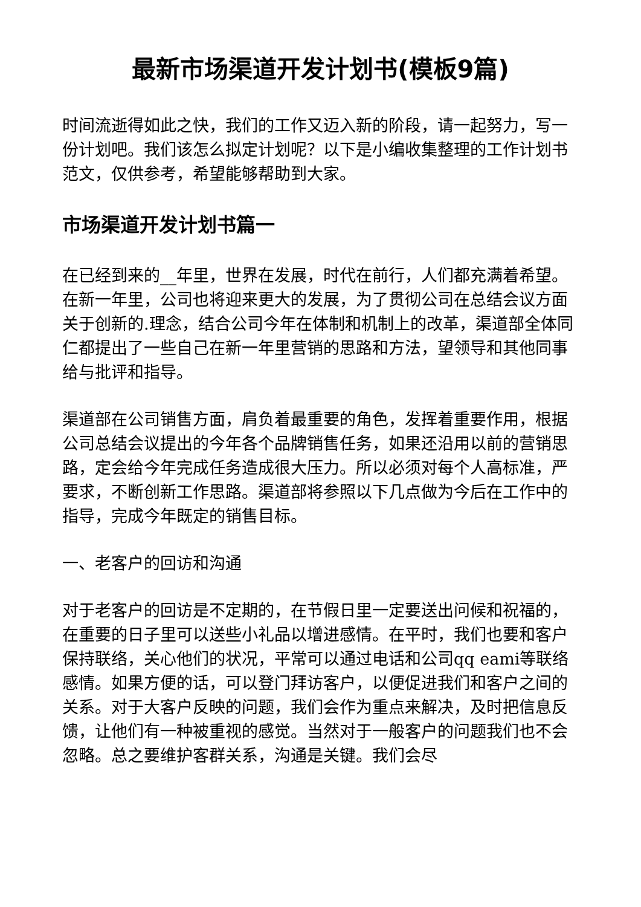最新市场渠道开发计划书(模板9篇)
时间流逝得如此之快，我们的工作又迈入新的阶段，请一起努力，写一份计划吧。我们该怎么拟定计划呢？以下是小编收集整理的工作计划书范文，仅供参考，希望能够帮助到大家。
市场渠道开发计划书篇一
在已经到来的__年里，世界在发展，时代在前行，人们都充满着希望。在新一年里，公司也将迎来更大的发展，为了贯彻公司在总结会议方面关于创新的.理念，结合公司今年在体制和机制上的改革，渠道部全体同仁都提出了一些自己在新一年里营销的思路和方法，望领导和其他同事给与批评和指导。
渠道部在公司销售方面，肩负着最重要的角色，发挥着重要作用，根据公司总结会议提出的今年各个品牌销售任务，如果还沿用以前的营销思路，定会给今年完成任务造成很大压力。所以必须对每个人高标准，严要求，不断创新工作思路。渠道部将参照以下几点做为今后在工作中的指导，完成今年既定的销售目标。
一、老客户的回访和沟通
对于老客户的回访是不定期的，在节假日里一定要送出问候和祝福的，在重要的日子里可以送些小礼品以增进感情。在平时，我们也要和客户保持联络，关心他们的状况，平常可以通过电话和公司qq eami等联络感情。如果方便的话，可以登门拜访客户，以便促进我们和客户之间的关系。对于大客户反映的问题，我们会作为重点来解决，及时把信息反馈，让他们有一种被重视的感觉。当然对于一般客户的问题我们也不会忽略。总之要维护客群关系，沟通是关键。我们会尽